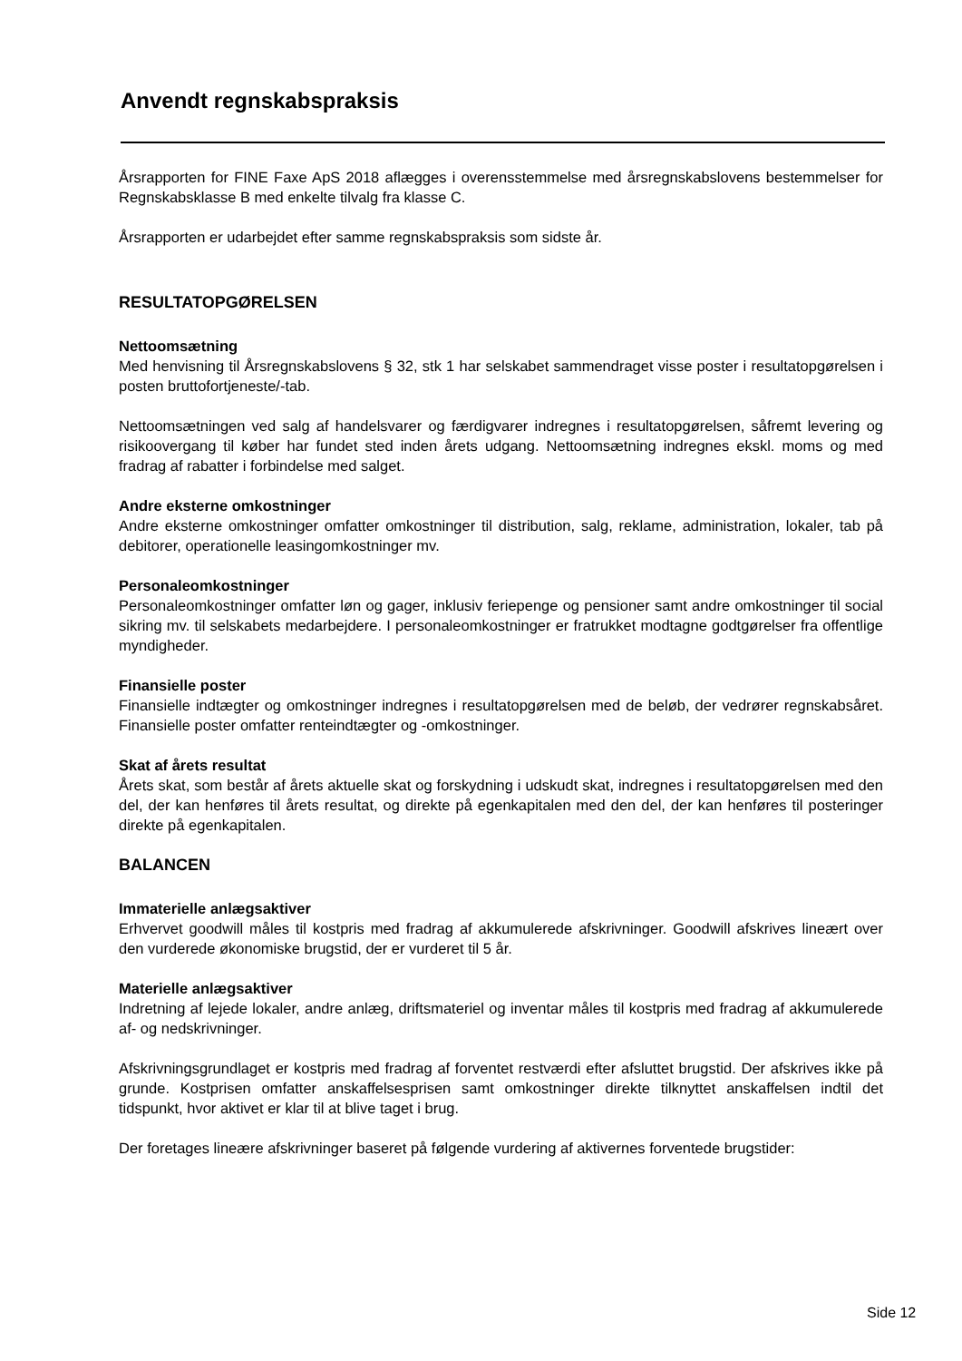Anvendt regnskabspraksis
Årsrapporten for FINE Faxe ApS 2018 aflægges i overensstemmelse med årsregnskabslovens bestemmelser for Regnskabsklasse B med enkelte tilvalg fra klasse C.
Årsrapporten er udarbejdet efter samme regnskabspraksis som sidste år.
RESULTATOPGØRELSEN
Nettoomsætning
Med henvisning til Årsregnskabslovens § 32, stk 1 har selskabet sammendraget visse poster i resultatopgørelsen i posten bruttofortjeneste/-tab.
Nettoomsætningen ved salg af handelsvarer og færdigvarer indregnes i resultatopgørelsen, såfremt levering og risikoovergang til køber har fundet sted inden årets udgang. Nettoomsætning indregnes ekskl. moms og med fradrag af rabatter i forbindelse med salget.
Andre eksterne omkostninger
Andre eksterne omkostninger omfatter omkostninger til distribution, salg, reklame, administration, lokaler, tab på debitorer, operationelle leasingomkostninger mv.
Personaleomkostninger
Personaleomkostninger omfatter løn og gager, inklusiv feriepenge og pensioner samt andre omkostninger til social sikring mv. til selskabets medarbejdere. I personaleomkostninger er fratrukket modtagne godtgørelser fra offentlige myndigheder.
Finansielle poster
Finansielle indtægter og omkostninger indregnes i resultatopgørelsen med de beløb, der vedrører regnskabsåret. Finansielle poster omfatter renteindtægter og -omkostninger.
Skat af årets resultat
Årets skat, som består af årets aktuelle skat og forskydning i udskudt skat, indregnes i resultatopgørelsen med den del, der kan henføres til årets resultat, og direkte på egenkapitalen med den del, der kan henføres til posteringer direkte på egenkapitalen.
BALANCEN
Immaterielle anlægsaktiver
Erhvervet goodwill måles til kostpris med fradrag af akkumulerede afskrivninger. Goodwill afskrives lineært over den vurderede økonomiske brugstid, der er vurderet til 5 år.
Materielle anlægsaktiver
Indretning af lejede lokaler, andre anlæg, driftsmateriel og inventar måles til kostpris med fradrag af akkumulerede af- og nedskrivninger.
Afskrivningsgrundlaget er kostpris med fradrag af forventet restværdi efter afsluttet brugstid. Der afskrives ikke på grunde. Kostprisen omfatter anskaffelsesprisen samt omkostninger direkte tilknyttet anskaffelsen indtil det tidspunkt, hvor aktivet er klar til at blive taget i brug.
Der foretages lineære afskrivninger baseret på følgende vurdering af aktivernes forventede brugstider:
Side 12